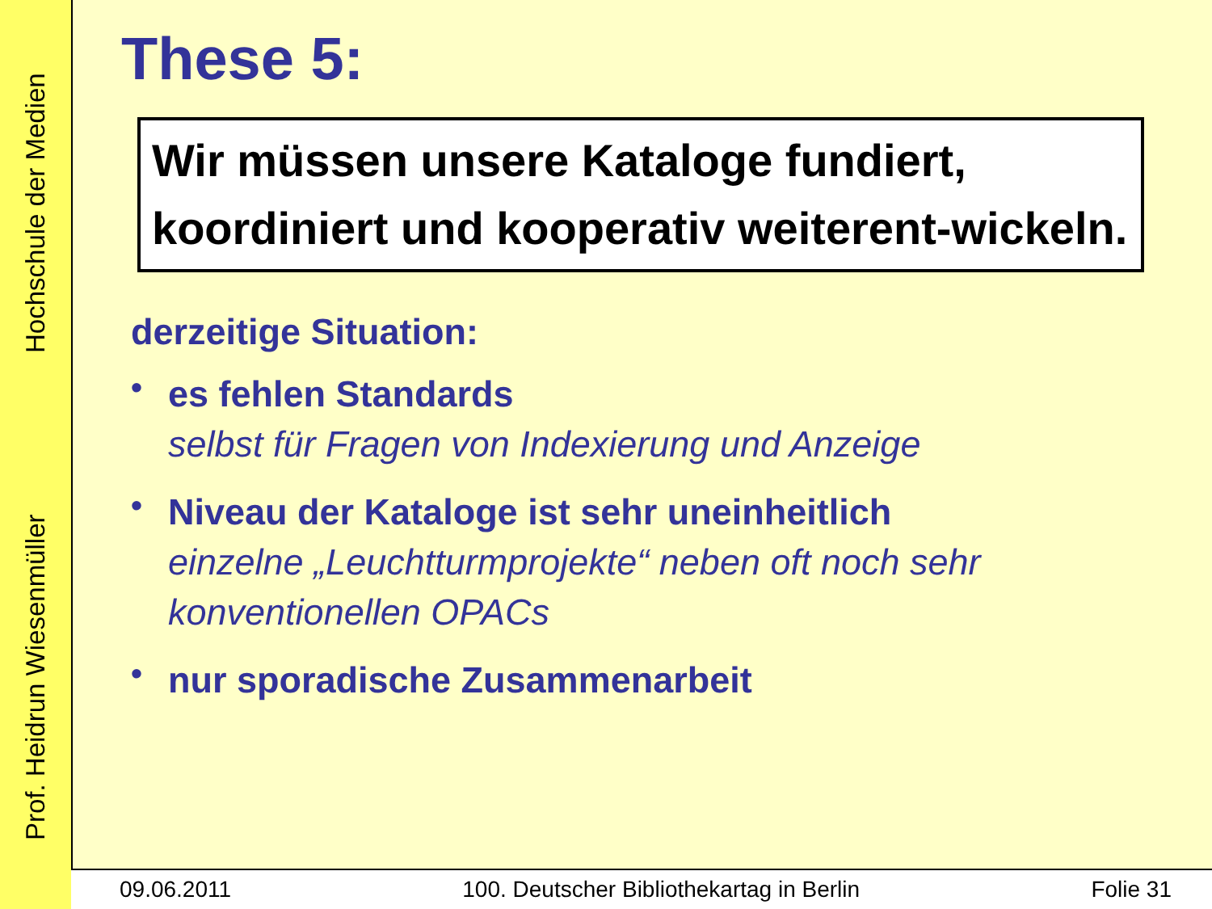Prof. Heidrun Wiesenmüller Hochschule der Medien
These 5:
Wir müssen unsere Kataloge fundiert, koordiniert und kooperativ weiterent-wickeln.
derzeitige Situation:
• es fehlen Standards
selbst für Fragen von Indexierung und Anzeige
• Niveau der Kataloge ist sehr uneinheitlich
einzelne „Leuchtturmprojekte“ neben oft noch sehr konventionellen OPACs
• nur sporadische Zusammenarbeit
09.06.2011 100. Deutscher Bibliothekartag in Berlin Folie 31